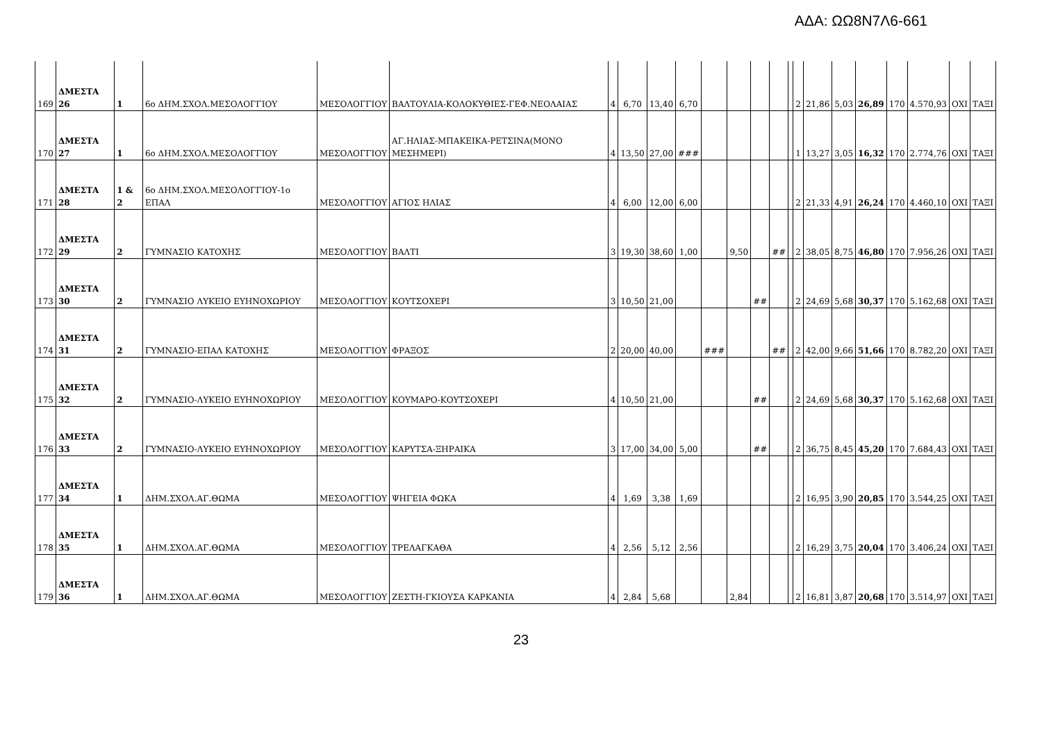ΑΔΑ: ΩΩ8Ν7Λ6-661
| 169 | ΔΜΕΣΤΑ 26 | 1 | 6ο ΔΗΜ.ΣΧΟΛ.ΜΕΣΟΛΟΓΓΙΟΥ | ΜΕΣΟΛΟΓΓΙΟΥ | ΒΑΛΤΟΥΛΙΑ-ΚΟΛΟΚΥΘΙΕΣ-ΓΕΦ.ΝΕΟΛΑΙΑΣ | 4 | 6,70 | 13,40 | 6,70 | | | | | | 2 | 21,86 | 5,03 | 26,89 | 170 | 4.570,93 | ΟΧΙ | ΤΑΞΙ |
| 170 | ΔΜΕΣΤΑ 27 | 1 | 6ο ΔΗΜ.ΣΧΟΛ.ΜΕΣΟΛΟΓΓΙΟΥ | ΜΕΣΟΛΟΓΓΙΟΥ | ΑΓ.ΗΛΙΑΣ-ΜΠΑΚΕΙΚΑ-ΡΕΤΣΙΝΑ(ΜΟΝΟ ΜΕΣΗΜΕΡΙ) | 4 | 13,50 | 27,00 | ### | | | | | | 1 | 13,27 | 3,05 | 16,32 | 170 | 2.774,76 | ΟΧΙ | ΤΑΞΙ |
| 171 | ΔΜΕΣΤΑ 28 | 1 & 2 | 6ο ΔΗΜ.ΣΧΟΛ.ΜΕΣΟΛΟΓΓΙΟΥ-1ο ΕΠΑΛ | ΜΕΣΟΛΟΓΓΙΟΥ | ΑΓΙΟΣ ΗΛΙΑΣ | 4 | 6,00 | 12,00 | 6,00 | | | | | | 2 | 21,33 | 4,91 | 26,24 | 170 | 4.460,10 | ΟΧΙ | ΤΑΞΙ |
| 172 | ΔΜΕΣΤΑ 29 | 2 | ΓΥΜΝΑΣΙΟ ΚΑΤΟΧΗΣ | ΜΕΣΟΛΟΓΓΙΟΥ | ΒΑΛΤΙ | 3 | 19,30 | 38,60 | 1,00 | | 9,50 | | ## | | 2 | 38,05 | 8,75 | 46,80 | 170 | 7.956,26 | ΟΧΙ | ΤΑΞΙ |
| 173 | ΔΜΕΣΤΑ 30 | 2 | ΓΥΜΝΑΣΙΟ ΛΥΚΕΙΟ ΕΥΗΝΟΧΩΡΙΟΥ | ΜΕΣΟΛΟΓΓΙΟΥ | ΚΟΥΤΣΟΧΕΡΙ | 3 | 10,50 | 21,00 | | | | ## | | | 2 | 24,69 | 5,68 | 30,37 | 170 | 5.162,68 | ΟΧΙ | ΤΑΞΙ |
| 174 | ΔΜΕΣΤΑ 31 | 2 | ΓΥΜΝΑΣΙΟ-ΕΠΑΛ ΚΑΤΟΧΗΣ | ΜΕΣΟΛΟΓΓΙΟΥ | ΦΡΑΞΟΣ | 2 | 20,00 | 40,00 | | ### | | | ## | | 2 | 42,00 | 9,66 | 51,66 | 170 | 8.782,20 | ΟΧΙ | ΤΑΞΙ |
| 175 | ΔΜΕΣΤΑ 32 | 2 | ΓΥΜΝΑΣΙΟ-ΛΥΚΕΙΟ ΕΥΗΝΟΧΩΡΙΟΥ | ΜΕΣΟΛΟΓΓΙΟΥ | ΚΟΥΜΑΡΟ-ΚΟΥΤΣΟΧΕΡΙ | 4 | 10,50 | 21,00 | | | | ## | | | 2 | 24,69 | 5,68 | 30,37 | 170 | 5.162,68 | ΟΧΙ | ΤΑΞΙ |
| 176 | ΔΜΕΣΤΑ 33 | 2 | ΓΥΜΝΑΣΙΟ-ΛΥΚΕΙΟ ΕΥΗΝΟΧΩΡΙΟΥ | ΜΕΣΟΛΟΓΓΙΟΥ | ΚΑΡΥΤΣΑ-ΞΗΡΑΙΚΑ | 3 | 17,00 | 34,00 | 5,00 | | | ## | | | 2 | 36,75 | 8,45 | 45,20 | 170 | 7.684,43 | ΟΧΙ | ΤΑΞΙ |
| 177 | ΔΜΕΣΤΑ 34 | 1 | ΔΗΜ.ΣΧΟΛ.ΑΓ.ΘΩΜΑ | ΜΕΣΟΛΟΓΓΙΟΥ | ΨΗΓΕΙΑ ΦΩΚΑ | 4 | 1,69 | 3,38 | 1,69 | | | | | | 2 | 16,95 | 3,90 | 20,85 | 170 | 3.544,25 | ΟΧΙ | ΤΑΞΙ |
| 178 | ΔΜΕΣΤΑ 35 | 1 | ΔΗΜ.ΣΧΟΛ.ΑΓ.ΘΩΜΑ | ΜΕΣΟΛΟΓΓΙΟΥ | ΤΡΕΛΑΓΚΑΘΑ | 4 | 2,56 | 5,12 | 2,56 | | | | | | 2 | 16,29 | 3,75 | 20,04 | 170 | 3.406,24 | ΟΧΙ | ΤΑΞΙ |
| 179 | ΔΜΕΣΤΑ 36 | 1 | ΔΗΜ.ΣΧΟΛ.ΑΓ.ΘΩΜΑ | ΜΕΣΟΛΟΓΓΙΟΥ | ΖΕΣΤΗ-ΓΚΙΟΥΣΑ ΚΑΡΚΑΝΙΑ | 4 | 2,84 | 5,68 | | | 2,84 | | | | 2 | 16,81 | 3,87 | 20,68 | 170 | 3.514,97 | ΟΧΙ | ΤΑΞΙ |
23